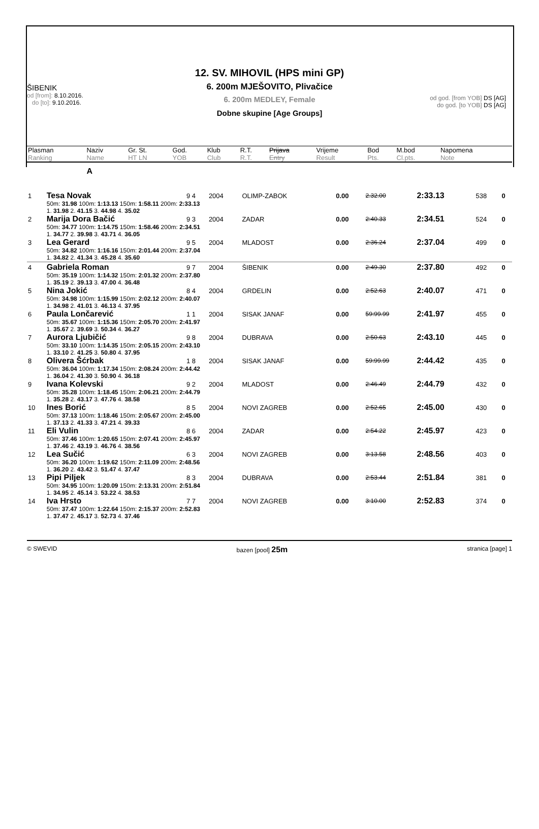12. SV. MIHOVIL (HPS mini GP)
6. 200m MJEŠOVITO, Plivačice
6. 200m MEDLEY, Female
Dobne skupine [Age Groups]
ŠIBENIK
od [from]: 8.10.2016.
do [to]: 9.10.2016.
od god. [from YOB] DS [AG]
do god. [to YOB] DS [AG]
| Plasman Ranking | Naziv Name | Gr. St. HT LN | God. YOB | Klub Club | R.T. R.T. | Prijava Entry | Vrijeme Result | Bod Pts. | M.bod Cl.pts. | Napomena Note |
| | A | | | | | | | | | |
| 1 | Tesa Novak | 9 4 | 2004 | OLIMP-ZABOK | 0.00 | 2.32.00 | 2:33.13 | 538 | 0 |
| | 50m: 31.98 100m: 1:13.13 150m: 1:58.11 200m: 2:33.13 1. 31.98 2. 41.15 3. 44.98 4. 35.02 | | | | | | | | |
| 2 | Marija Dora Bačić | 9 3 | 2004 | ZADAR | 0.00 | 2:40.33 | 2:34.51 | 524 | 0 |
| | 50m: 34.77 100m: 1:14.75 150m: 1:58.46 200m: 2:34.51 1. 34.77 2. 39.98 3. 43.71 4. 36.05 | | | | | | | | |
| 3 | Lea Gerard | 9 5 | 2004 | MLADOST | 0.00 | 2:36.24 | 2:37.04 | 499 | 0 |
| | 50m: 34.82 100m: 1:16.16 150m: 2:01.44 200m: 2:37.04 1. 34.82 2. 41.34 3. 45.28 4. 35.60 | | | | | | | | |
| 4 | Gabriela Roman | 9 7 | 2004 | ŠIBENIK | 0.00 | 2:49.30 | 2:37.80 | 492 | 0 |
| | 50m: 35.19 100m: 1:14.32 150m: 2:01.32 200m: 2:37.80 1. 35.19 2. 39.13 3. 47.00 4. 36.48 | | | | | | | | |
| 5 | Nina Jokić | 8 4 | 2004 | GRDELIN | 0.00 | 2:52.63 | 2:40.07 | 471 | 0 |
| | 50m: 34.98 100m: 1:15.99 150m: 2:02.12 200m: 2:40.07 1. 34.98 2. 41.01 3. 46.13 4. 37.95 | | | | | | | | |
| 6 | Paula Lončarević | 1 1 | 2004 | SISAK JANAF | 0.00 | 59:99.99 | 2:41.97 | 455 | 0 |
| | 50m: 35.67 100m: 1:15.36 150m: 2:05.70 200m: 2:41.97 1. 35.67 2. 39.69 3. 50.34 4. 36.27 | | | | | | | | |
| 7 | Aurora Ljubičić | 9 8 | 2004 | DUBRAVA | 0.00 | 2:50.63 | 2:43.10 | 445 | 0 |
| | 50m: 33.10 100m: 1:14.35 150m: 2:05.15 200m: 2:43.10 1. 33.10 2. 41.25 3. 50.80 4. 37.95 | | | | | | | | |
| 8 | Olivera Šćrbak | 1 8 | 2004 | SISAK JANAF | 0.00 | 59:99.99 | 2:44.42 | 435 | 0 |
| | 50m: 36.04 100m: 1:17.34 150m: 2:08.24 200m: 2:44.42 1. 36.04 2. 41.30 3. 50.90 4. 36.18 | | | | | | | | |
| 9 | Ivana Kolevski | 9 2 | 2004 | MLADOST | 0.00 | 2:46.49 | 2:44.79 | 432 | 0 |
| | 50m: 35.28 100m: 1:18.45 150m: 2:06.21 200m: 2:44.79 1. 35.28 2. 43.17 3. 47.76 4. 38.58 | | | | | | | | |
| 10 | Ines Borić | 8 5 | 2004 | NOVI ZAGREB | 0.00 | 2:52.65 | 2:45.00 | 430 | 0 |
| | 50m: 37.13 100m: 1:18.46 150m: 2:05.67 200m: 2:45.00 1. 37.13 2. 41.33 3. 47.21 4. 39.33 | | | | | | | | |
| 11 | Eli Vulin | 8 6 | 2004 | ZADAR | 0.00 | 2:54.22 | 2:45.97 | 423 | 0 |
| | 50m: 37.46 100m: 1:20.65 150m: 2:07.41 200m: 2:45.97 1. 37.46 2. 43.19 3. 46.76 4. 38.56 | | | | | | | | |
| 12 | Lea Sučić | 6 3 | 2004 | NOVI ZAGREB | 0.00 | 3:13.58 | 2:48.56 | 403 | 0 |
| | 50m: 36.20 100m: 1:19.62 150m: 2:11.09 200m: 2:48.56 1. 36.20 2. 43.42 3. 51.47 4. 37.47 | | | | | | | | |
| 13 | Pipi Piljek | 8 3 | 2004 | DUBRAVA | 0.00 | 2:53.44 | 2:51.84 | 381 | 0 |
| | 50m: 34.95 100m: 1:20.09 150m: 2:13.31 200m: 2:51.84 1. 34.95 2. 45.14 3. 53.22 4. 38.53 | | | | | | | | |
| 14 | Iva Hrsto | 7 7 | 2004 | NOVI ZAGREB | 0.00 | 3:10.00 | 2:52.83 | 374 | 0 |
| | 50m: 37.47 100m: 1:22.64 150m: 2:15.37 200m: 2:52.83 1. 37.47 2. 45.17 3. 52.73 4. 37.46 | | | | | | | | |
© SWEVID bazen [pool] 25m stranica [page] 1